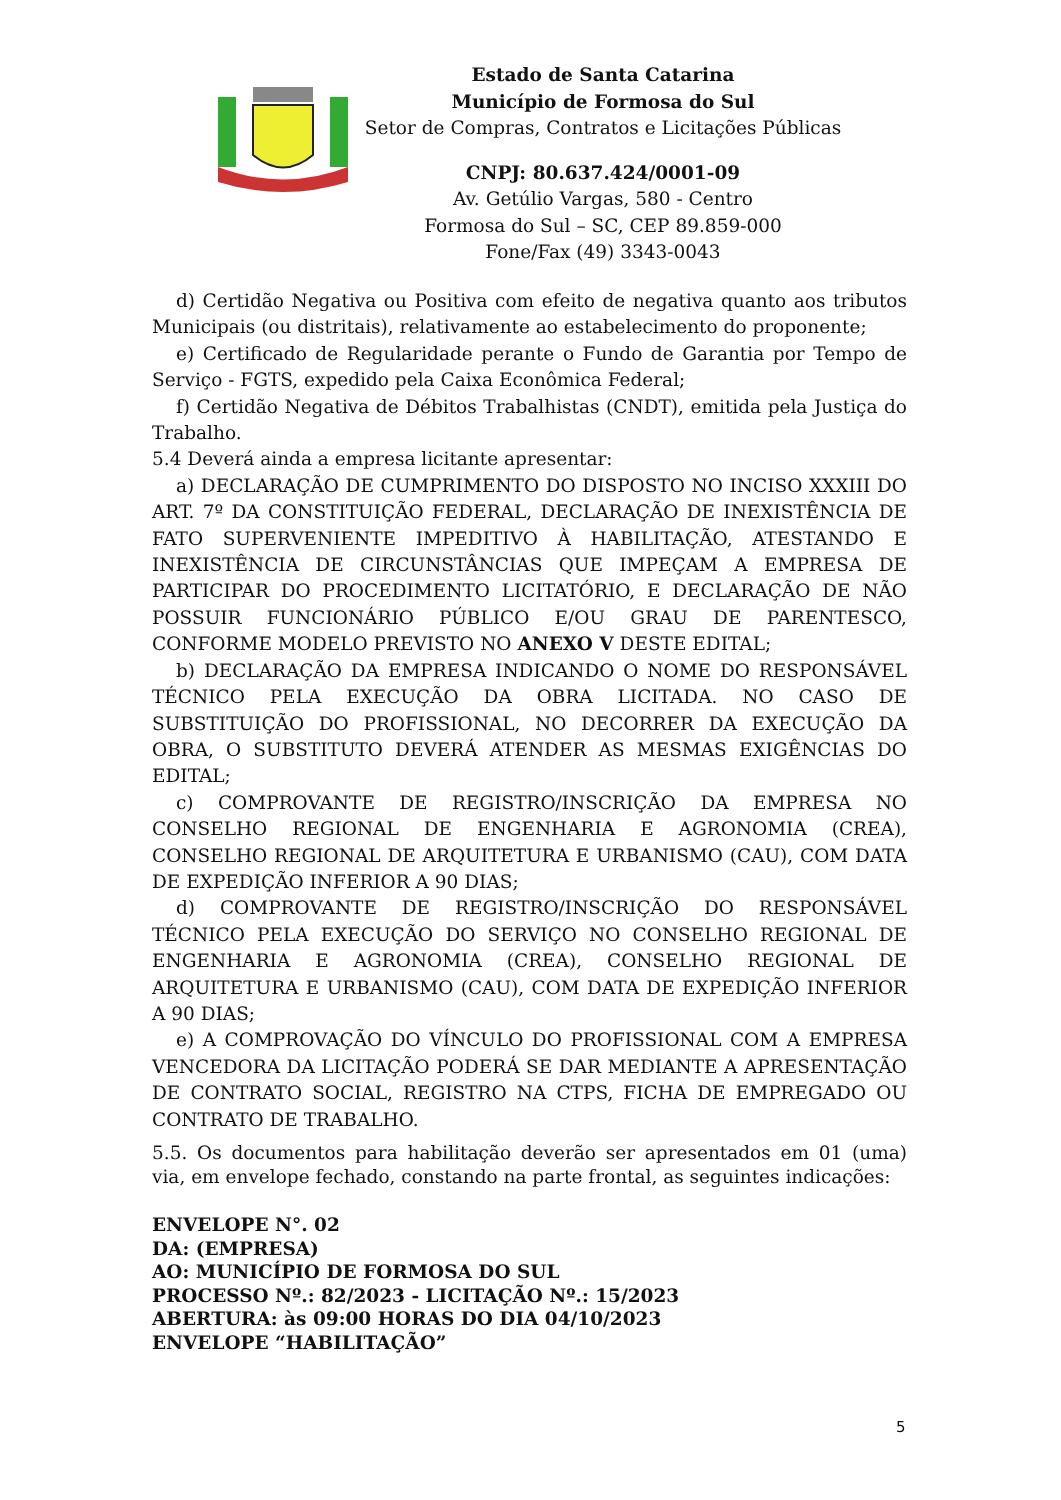Estado de Santa Catarina
Município de Formosa do Sul
Setor de Compras, Contratos e Licitações Públicas
CNPJ: 80.637.424/0001-09
Av. Getúlio Vargas, 580 - Centro
Formosa do Sul – SC, CEP 89.859-000
Fone/Fax (49) 3343-0043
d) Certidão Negativa ou Positiva com efeito de negativa quanto aos tributos Municipais (ou distritais), relativamente ao estabelecimento do proponente;
e) Certificado de Regularidade perante o Fundo de Garantia por Tempo de Serviço - FGTS, expedido pela Caixa Econômica Federal;
f) Certidão Negativa de Débitos Trabalhistas (CNDT), emitida pela Justiça do Trabalho.
5.4 Deverá ainda a empresa licitante apresentar:
a) DECLARAÇÃO DE CUMPRIMENTO DO DISPOSTO NO INCISO XXXIII DO ART. 7º DA CONSTITUIÇÃO FEDERAL, DECLARAÇÃO DE INEXISTÊNCIA DE FATO SUPERVENIENTE IMPEDITIVO À HABILITAÇÃO, ATESTANDO E INEXISTÊNCIA DE CIRCUNSTÂNCIAS QUE IMPEÇAM A EMPRESA DE PARTICIPAR DO PROCEDIMENTO LICITATÓRIO, E DECLARAÇÃO DE NÃO POSSUIR FUNCIONÁRIO PÚBLICO E/OU GRAU DE PARENTESCO, CONFORME MODELO PREVISTO NO ANEXO V DESTE EDITAL;
b) DECLARAÇÃO DA EMPRESA INDICANDO O NOME DO RESPONSÁVEL TÉCNICO PELA EXECUÇÃO DA OBRA LICITADA. NO CASO DE SUBSTITUIÇÃO DO PROFISSIONAL, NO DECORRER DA EXECUÇÃO DA OBRA, O SUBSTITUTO DEVERÁ ATENDER AS MESMAS EXIGÊNCIAS DO EDITAL;
c) COMPROVANTE DE REGISTRO/INSCRIÇÃO DA EMPRESA NO CONSELHO REGIONAL DE ENGENHARIA E AGRONOMIA (CREA), CONSELHO REGIONAL DE ARQUITETURA E URBANISMO (CAU), COM DATA DE EXPEDIÇÃO INFERIOR A 90 DIAS;
d) COMPROVANTE DE REGISTRO/INSCRIÇÃO DO RESPONSÁVEL TÉCNICO PELA EXECUÇÃO DO SERVIÇO NO CONSELHO REGIONAL DE ENGENHARIA E AGRONOMIA (CREA), CONSELHO REGIONAL DE ARQUITETURA E URBANISMO (CAU), COM DATA DE EXPEDIÇÃO INFERIOR A 90 DIAS;
e) A COMPROVAÇÃO DO VÍNCULO DO PROFISSIONAL COM A EMPRESA VENCEDORA DA LICITAÇÃO PODERÁ SE DAR MEDIANTE A APRESENTAÇÃO DE CONTRATO SOCIAL, REGISTRO NA CTPS, FICHA DE EMPREGADO OU CONTRATO DE TRABALHO.
5.5. Os documentos para habilitação deverão ser apresentados em 01 (uma) via, em envelope fechado, constando na parte frontal, as seguintes indicações:
ENVELOPE N°. 02
DA: (EMPRESA)
AO: MUNICÍPIO DE FORMOSA DO SUL
PROCESSO Nº.: 82/2023 - LICITAÇÃO Nº.: 15/2023
ABERTURA: às 09:00 HORAS DO DIA 04/10/2023
ENVELOPE “HABILITAÇÃO”
5